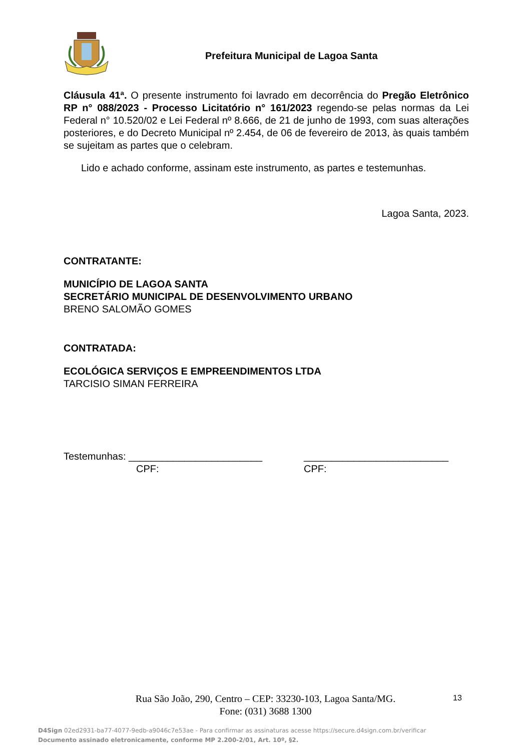Prefeitura Municipal de Lagoa Santa
Cláusula 41ª. O presente instrumento foi lavrado em decorrência do Pregão Eletrônico RP n° 088/2023 - Processo Licitatório n° 161/2023 regendo-se pelas normas da Lei Federal n° 10.520/02 e Lei Federal nº 8.666, de 21 de junho de 1993, com suas alterações posteriores, e do Decreto Municipal nº 2.454, de 06 de fevereiro de 2013, às quais também se sujeitam as partes que o celebram.
Lido e achado conforme, assinam este instrumento, as partes e testemunhas.
Lagoa Santa, 2023.
CONTRATANTE:
MUNICÍPIO DE LAGOA SANTA
SECRETÁRIO MUNICIPAL DE DESENVOLVIMENTO URBANO
BRENO SALOMÃO GOMES
CONTRATADA:
ECOLÓGICA SERVIÇOS E EMPREENDIMENTOS LTDA
TARCISIO SIMAN FERREIRA
Testemunhas: ________________________ __________________________
CPF: CPF:
Rua São João, 290, Centro – CEP: 33230-103, Lagoa Santa/MG.
Fone: (031) 3688 1300
13
D4Sign 02ed2931-ba77-4077-9edb-a9046c7e53ae - Para confirmar as assinaturas acesse https://secure.d4sign.com.br/verificar
Documento assinado eletronicamente, conforme MP 2.200-2/01, Art. 10º, §2.